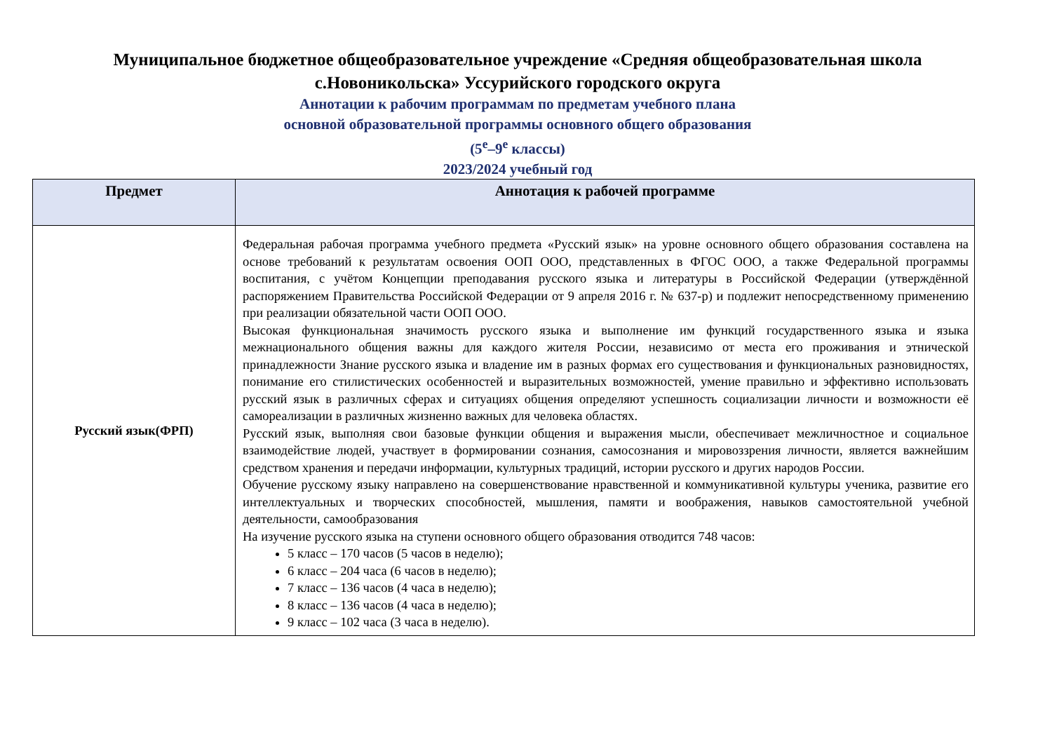Муниципальное бюджетное общеобразовательное учреждение «Средняя общеобразовательная школа с.Новоникольска» Уссурийского городского округа
Аннотации к рабочим программам по предметам учебного плана
основной образовательной программы основного общего образования
(5<sup>е</sup>–9<sup>е</sup> классы)
2023/2024 учебный год
| Предмет | Аннотация к рабочей программе |
| --- | --- |
| Русский язык(ФРП) | Федеральная рабочая программа учебного предмета «Русский язык» на уровне основного общего образования составлена на основе требований к результатам освоения ООП ООО, представленных в ФГОС ООО, а также Федеральной программы воспитания, с учётом Концепции преподавания русского языка и литературы в Российской Федерации (утверждённой распоряжением Правительства Российской Федерации от 9 апреля 2016 г. № 637-р) и подлежит непосредственному применению при реализации обязательной части ООП ООО. Высокая функциональная значимость русского языка и выполнение им функций государственного языка и языка межнационального общения важны для каждого жителя России, независимо от места его проживания и этнической принадлежности Знание русского языка и владение им в разных формах его существования и функциональных разновидностях, понимание его стилистических особенностей и выразительных возможностей, умение правильно и эффективно использовать русский язык в различных сферах и ситуациях общения определяют успешность социализации личности и возможности её самореализации в различных жизненно важных для человека областях. Русский язык, выполняя свои базовые функции общения и выражения мысли, обеспечивает межличностное и социальное взаимодействие людей, участвует в формировании сознания, самосознания и мировоззрения личности, является важнейшим средством хранения и передачи информации, культурных традиций, истории русского и других народов России. Обучение русскому языку направлено на совершенствование нравственной и коммуникативной культуры ученика, развитие его интеллектуальных и творческих способностей, мышления, памяти и воображения, навыков самостоятельной учебной деятельности, самообразования На изучение русского языка на ступени основного общего образования отводится 748 часов: 5 класс – 170 часов (5 часов в неделю); 6 класс – 204 часа (6 часов в неделю); 7 класс – 136 часов (4 часа в неделю); 8 класс – 136 часов (4 часа в неделю); 9 класс – 102 часа (3 часа в неделю). |